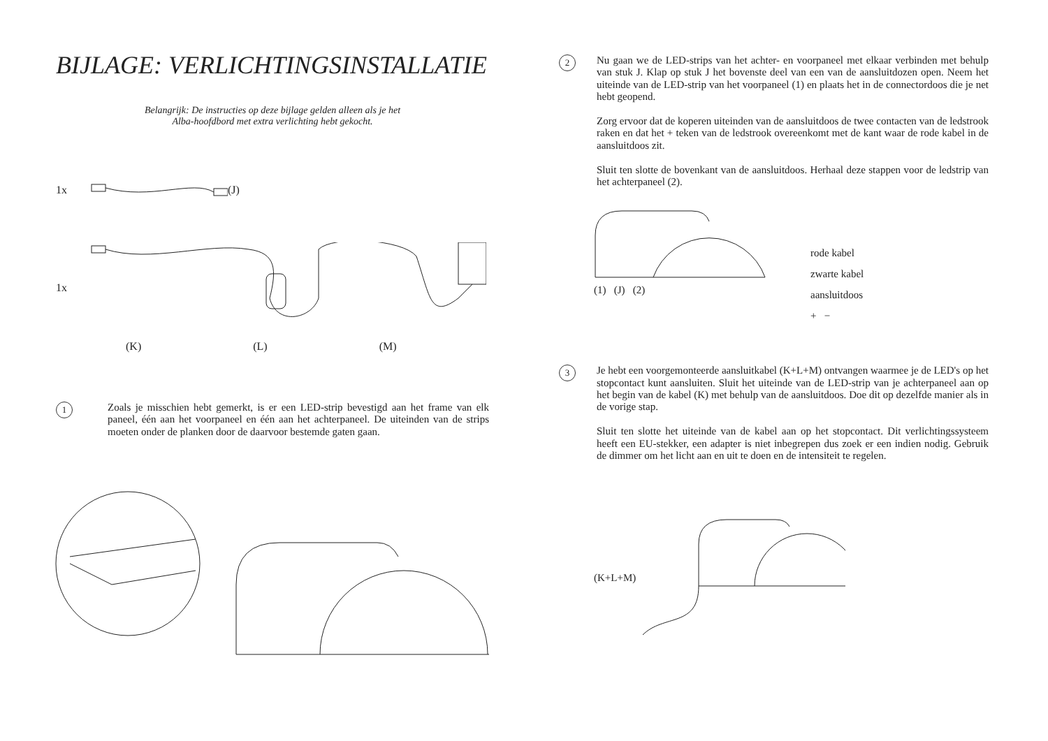BIJLAGE: VERLICHTINGSINSTALLATIE
Belangrijk: De instructies op deze bijlage gelden alleen als je het
Alba-hoofdbord met extra verlichting hebt gekocht.
1x (J)
1x
(K) (L) (M)
1
Zoals je misschien hebt gemerkt, is er een LED-strip bevestigd aan het frame van elk paneel, één aan het voorpaneel en één aan het achterpaneel. De uiteinden van de strips moeten onder de planken door de daarvoor bestemde gaten gaan.
2
Nu gaan we de LED-strips van het achter- en voorpaneel met elkaar verbinden met behulp van stuk J. Klap op stuk J het bovenste deel van een van de aansluitdozen open. Neem het uiteinde van de LED-strip van het voorpaneel (1) en plaats het in de connectordoos die je net hebt geopend.
Zorg ervoor dat de koperen uiteinden van de aansluitdoos de twee contacten van de ledstrook raken en dat het + teken van de ledstrook overeenkomt met de kant waar de rode kabel in de aansluitdoos zit.
Sluit ten slotte de bovenkant van de aansluitdoos. Herhaal deze stappen voor de ledstrip van het achterpaneel (2).
(1) (J) (2)
rode kabel
zwarte kabel
aansluitdoos
+ −
3
Je hebt een voorgemonteerde aansluitkabel (K+L+M) ontvangen waarmee je de LED's op het stopcontact kunt aansluiten. Sluit het uiteinde van de LED-strip van je achterpaneel aan op het begin van de kabel (K) met behulp van de aansluitdoos. Doe dit op dezelfde manier als in de vorige stap.
Sluit ten slotte het uiteinde van de kabel aan op het stopcontact. Dit verlichtingssysteem heeft een EU-stekker, een adapter is niet inbegrepen dus zoek er een indien nodig. Gebruik de dimmer om het licht aan en uit te doen en de intensiteit te regelen.
(K+L+M)